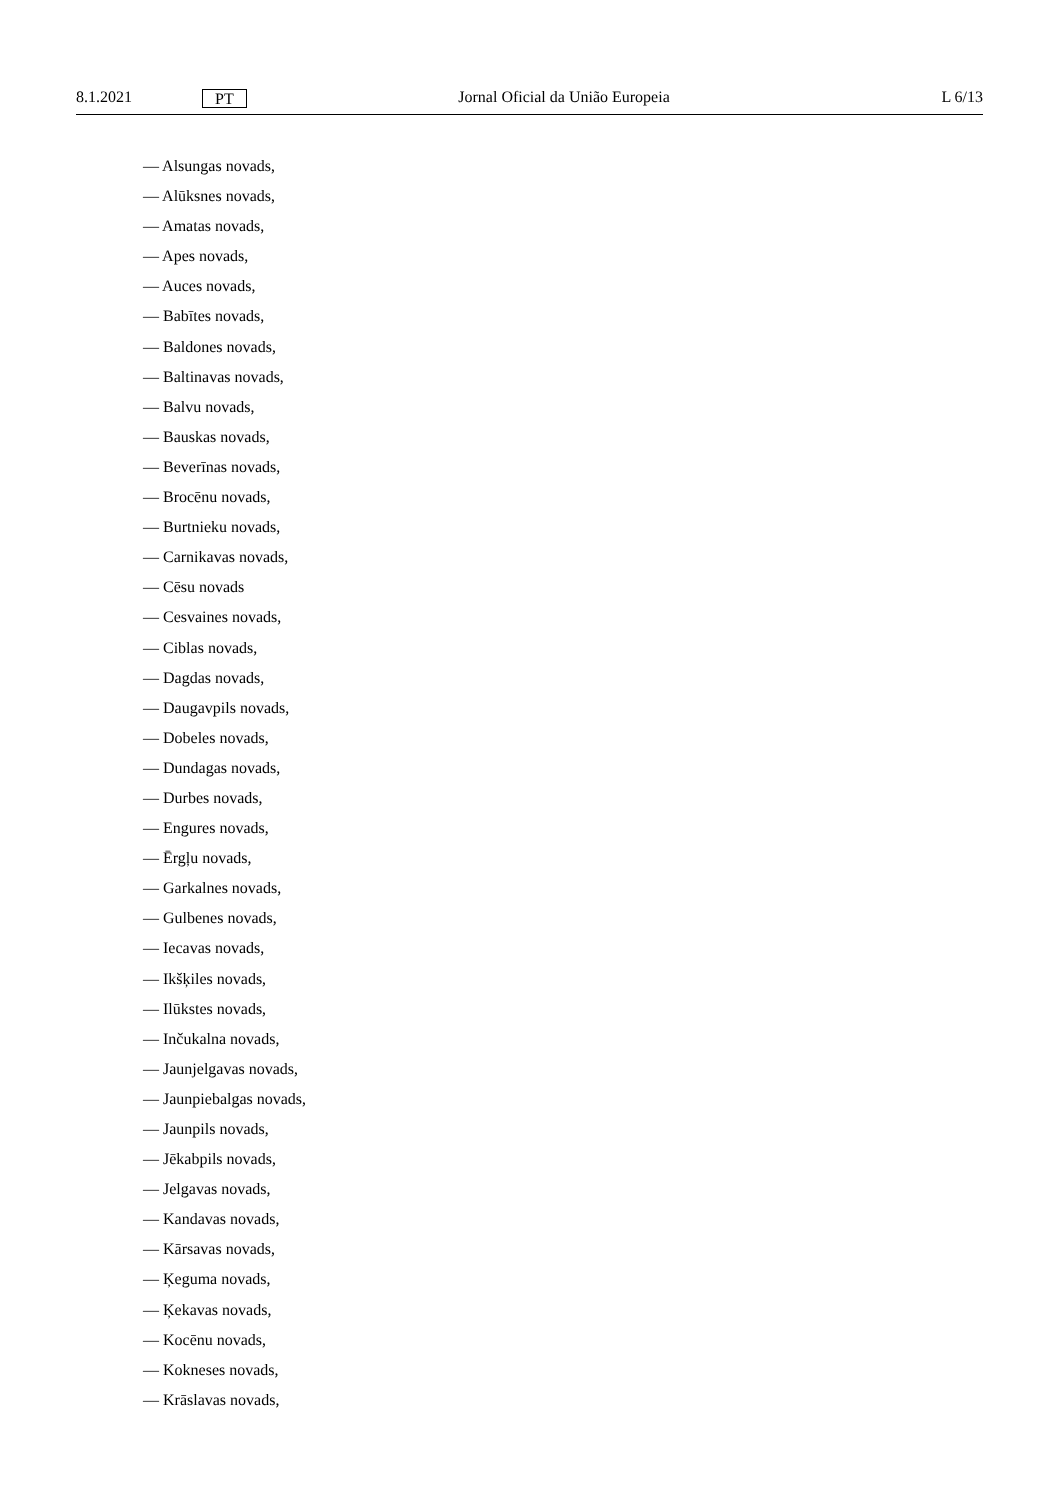8.1.2021 PT Jornal Oficial da União Europeia L 6/13
— Alsungas novads,
— Alūksnes novads,
— Amatas novads,
— Apes novads,
— Auces novads,
— Babītes novads,
— Baldones novads,
— Baltinavas novads,
— Balvu novads,
— Bauskas novads,
— Beverīnas novads,
— Brocēnu novads,
— Burtnieku novads,
— Carnikavas novads,
— Cēsu novads
— Cesvaines novads,
— Ciblas novads,
— Dagdas novads,
— Daugavpils novads,
— Dobeles novads,
— Dundagas novads,
— Durbes novads,
— Engures novads,
— Ērgļu novads,
— Garkalnes novads,
— Gulbenes novads,
— Iecavas novads,
— Ikšķiles novads,
— Ilūkstes novads,
— Inčukalna novads,
— Jaunjelgavas novads,
— Jaunpiebalgas novads,
— Jaunpils novads,
— Jēkabpils novads,
— Jelgavas novads,
— Kandavas novads,
— Kārsavas novads,
— Ķeguma novads,
— Ķekavas novads,
— Kocēnu novads,
— Kokneses novads,
— Krāslavas novads,